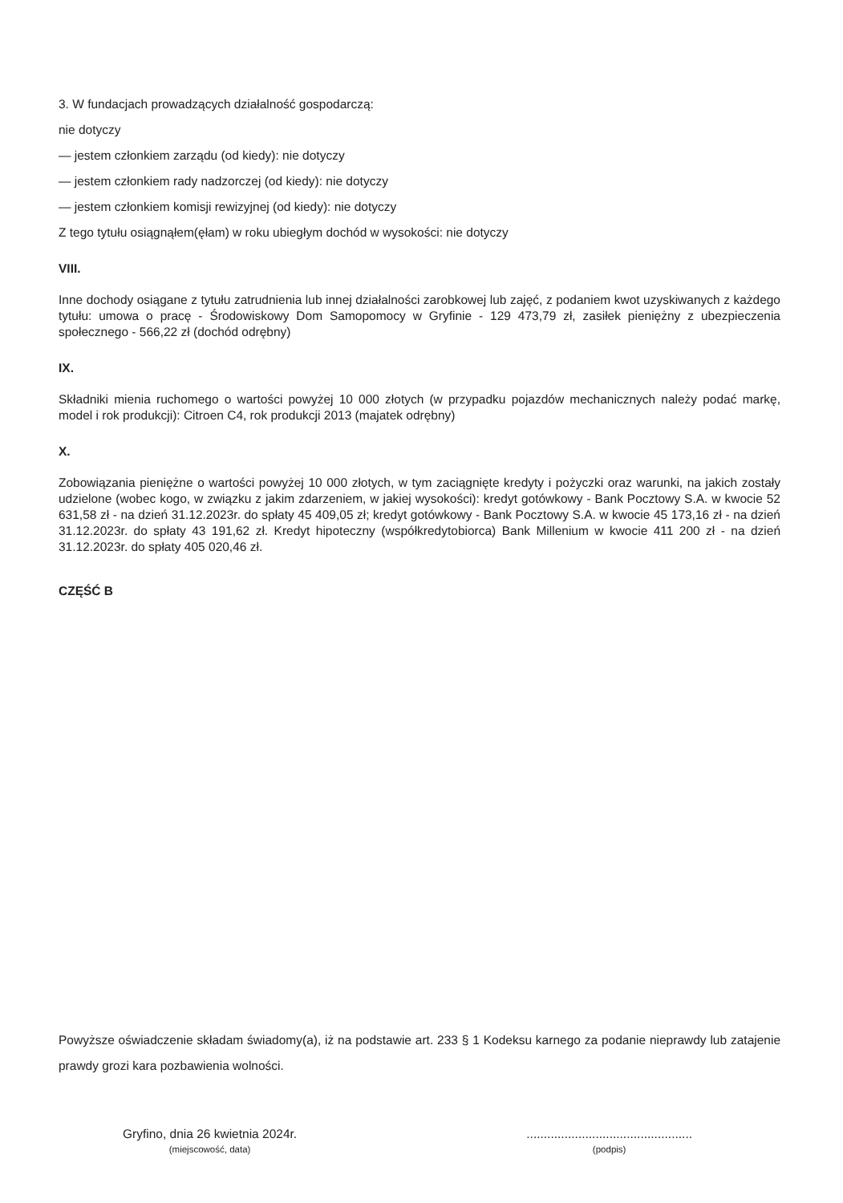3. W fundacjach prowadzących działalność gospodarczą:
nie dotyczy
— jestem członkiem zarządu (od kiedy): nie dotyczy
— jestem członkiem rady nadzorczej (od kiedy): nie dotyczy
— jestem członkiem komisji rewizyjnej (od kiedy): nie dotyczy
Z tego tytułu osiągnąłem(ęłam) w roku ubiegłym dochód w wysokości: nie dotyczy
VIII.
Inne dochody osiągane z tytułu zatrudnienia lub innej działalności zarobkowej lub zajęć, z podaniem kwot uzyskiwanych z każdego tytułu: umowa o pracę - Środowiskowy Dom Samopomocy w Gryfinie - 129 473,79 zł, zasiłek pieniężny z ubezpieczenia społecznego - 566,22 zł (dochód odrębny)
IX.
Składniki mienia ruchomego o wartości powyżej 10 000 złotych (w przypadku pojazdów mechanicznych należy podać markę, model i rok produkcji): Citroen C4, rok produkcji 2013 (majatek odrębny)
X.
Zobowiązania pieniężne o wartości powyżej 10 000 złotych, w tym zaciągnięte kredyty i pożyczki oraz warunki, na jakich zostały udzielone (wobec kogo, w związku z jakim zdarzeniem, w jakiej wysokości): kredyt gotówkowy - Bank Pocztowy S.A. w kwocie 52 631,58 zł - na dzień 31.12.2023r. do spłaty 45 409,05 zł; kredyt gotówkowy - Bank Pocztowy S.A. w kwocie 45 173,16 zł - na dzień 31.12.2023r. do spłaty 43 191,62 zł. Kredyt hipoteczny (współkredytobiorca) Bank Millenium w kwocie 411 200 zł - na dzień 31.12.2023r. do spłaty 405 020,46 zł.
CZĘŚĆ B
Powyższe oświadczenie składam świadomy(a), iż na podstawie art. 233 § 1 Kodeksu karnego za podanie nieprawdy lub zatajenie prawdy grozi kara pozbawienia wolności.
Gryfino, dnia 26 kwietnia 2024r.
(miejscowość, data)
................................................
(podpis)